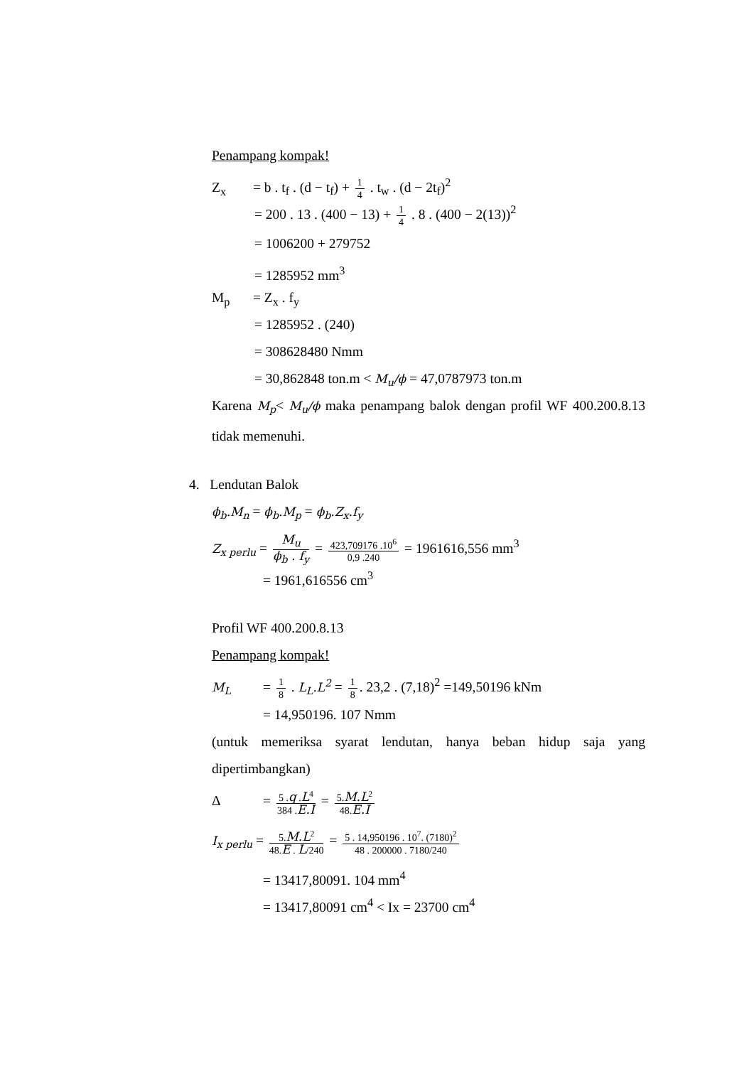Penampang kompak!
Z<sub>x</sub> = b . t<sub>f</sub> . (d − t<sub>f</sub>) + 1 4 . t<sub>w</sub> . (d − 2t<sub>f</sub>)<sup>2</sup>
= 200 . 13 . (400 − 13) + 1 4 . 8 . (400 − 2(13))<sup>2</sup>
= 1006200 + 279752
= 1285952 mm<sup>3</sup>
M<sub>p</sub> = Z<sub>x</sub> . f<sub>y</sub>
= 1285952 . (240)
= 308628480 Nmm
= 30,862848 ton.m < M<sub>u</sub>/ϕ = 47,0787973 ton.m
Karena M<sub>p</sub>< M<sub>u</sub>/ϕ maka penampang balok dengan profil WF 400.200.8.13 tidak memenuhi.
4. Lendutan Balok
ϕ<sub>b</sub>.M<sub>n</sub> = ϕ<sub>b</sub>.M<sub>p</sub> = ϕ<sub>b</sub>.Z<sub>x</sub>.f<sub>y</sub>
Z<sub>x perlu</sub> = M<sub>u</sub> ϕ<sub>b</sub> . f<sub>y</sub> = 423,709176 .10<sup>6</sup> 0,9 .240 = 1961616,556 mm<sup>3</sup>
= 1961,616556 cm<sup>3</sup>
Profil WF 400.200.8.13
Penampang kompak!
M<sub>L</sub> = 1 8 . L<sub>L</sub>.L<sup>2</sup> = 1 8. 23,2 . (7,18)<sup>2</sup> =149,50196 kNm
= 14,950196. 107 Nmm
(untuk memeriksa syarat lendutan, hanya beban hidup saja yang dipertimbangkan)
Δ = 5 .q .L<sup>4</sup> 384 .E.I = 5.M.L<sup>2</sup> 48.E.I
I<sub>x perlu</sub> = 5.M.L<sup>2</sup> 48.E . L/240 = 5 . 14,950196 . 10<sup>7</sup>. (7180)<sup>2</sup> 48 . 200000 . 7180/240
= 13417,80091. 104 mm<sup>4</sup>
= 13417,80091 cm<sup>4</sup> < Ix = 23700 cm<sup>4</sup>